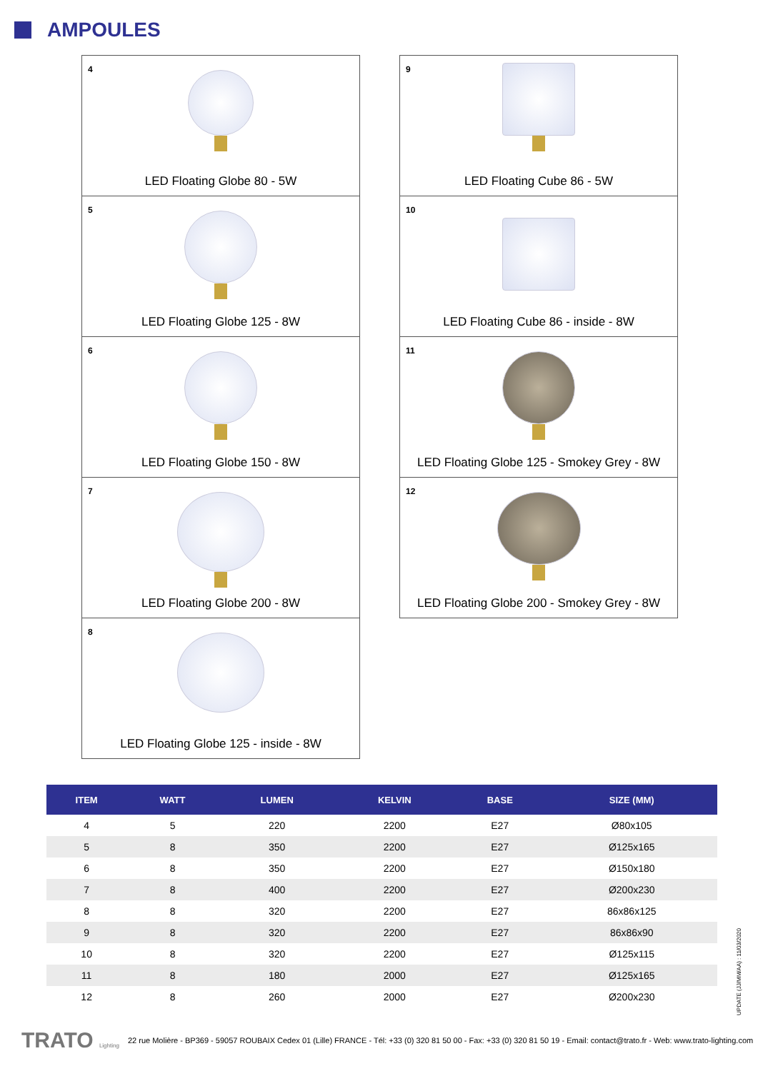AMPOULES
4
LED Floating Globe 80 - 5W
5
LED Floating Globe 125 - 8W
6
LED Floating Globe 150 - 8W
7
LED Floating Globe 200 - 8W
8
LED Floating Globe 125 - inside - 8W
9
LED Floating Cube 86 - 5W
10
LED Floating Cube 86 - inside - 8W
11
LED Floating Globe 125 - Smokey Grey - 8W
12
LED Floating Globe 200 - Smokey Grey - 8W
| ITEM | WATT | LUMEN | KELVIN | BASE | SIZE (MM) |
| --- | --- | --- | --- | --- | --- |
| 4 | 5 | 220 | 2200 | E27 | Ø80x105 |
| 5 | 8 | 350 | 2200 | E27 | Ø125x165 |
| 6 | 8 | 350 | 2200 | E27 | Ø150x180 |
| 7 | 8 | 400 | 2200 | E27 | Ø200x230 |
| 8 | 8 | 320 | 2200 | E27 | 86x86x125 |
| 9 | 8 | 320 | 2200 | E27 | 86x86x90 |
| 10 | 8 | 320 | 2200 | E27 | Ø125x115 |
| 11 | 8 | 180 | 2000 | E27 | Ø125x165 |
| 12 | 8 | 260 | 2000 | E27 | Ø200x230 |
UPDATE (JJ/MM/AA) : 11/03/2020
TRATO Lighting 22 rue Molière - BP369 - 59057 ROUBAIX Cedex 01 (Lille) FRANCE - Tél: +33 (0) 320 81 50 00 - Fax: +33 (0) 320 81 50 19 - Email: contact@trato.fr - Web: www.trato-lighting.com